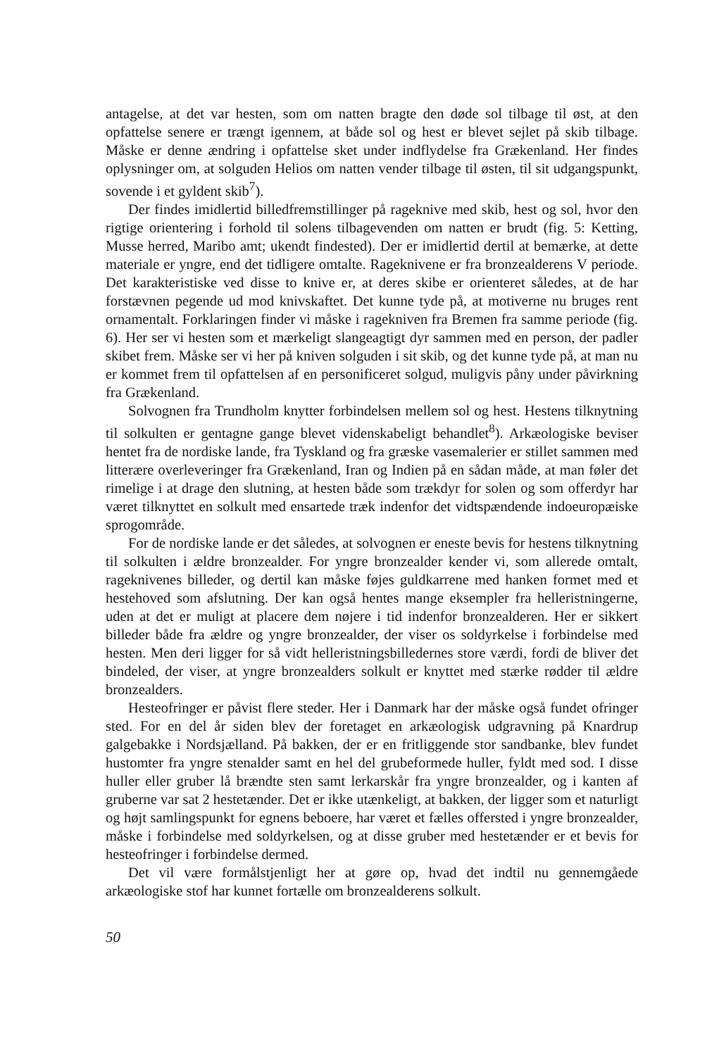antagelse, at det var hesten, som om natten bragte den døde sol tilbage til øst, at den opfattelse senere er trængt igennem, at både sol og hest er blevet sejlet på skib tilbage. Måske er denne ændring i opfattelse sket under indflydelse fra Grækenland. Her findes oplysninger om, at solguden Helios om natten vender tilbage til østen, til sit udgangspunkt, sovende i et gyldent skib<sup>7</sup>).
Der findes imidlertid billedfremstillinger på rageknive med skib, hest og sol, hvor den rigtige orientering i forhold til solens tilbagevenden om natten er brudt (fig. 5: Ketting, Musse herred, Maribo amt; ukendt findested). Der er imidlertid dertil at bemærke, at dette materiale er yngre, end det tidligere omtalte. Rageknivene er fra bronzealderens V periode. Det karakteristiske ved disse to knive er, at deres skibe er orienteret således, at de har forstævnen pegende ud mod knivskaftet. Det kunne tyde på, at motiverne nu bruges rent ornamentalt. Forklaringen finder vi måske i ragekniven fra Bremen fra samme periode (fig. 6). Her ser vi hesten som et mærkeligt slangeagtigt dyr sammen med en person, der padler skibet frem. Måske ser vi her på kniven solguden i sit skib, og det kunne tyde på, at man nu er kommet frem til opfattelsen af en personificeret solgud, muligvis påny under påvirkning fra Grækenland.
Solvognen fra Trundholm knytter forbindelsen mellem sol og hest. Hestens tilknytning til solkulten er gentagne gange blevet videnskabeligt behandlet<sup>8</sup>). Arkæologiske beviser hentet fra de nordiske lande, fra Tyskland og fra græske vasemalerier er stillet sammen med litterære overleveringer fra Grækenland, Iran og Indien på en sådan måde, at man føler det rimelige i at drage den slutning, at hesten både som trækdyr for solen og som offerdyr har været tilknyttet en solkult med ensartede træk indenfor det vidtspændende indoeuropæiske sprogområde.
For de nordiske lande er det således, at solvognen er eneste bevis for hestens tilknytning til solkulten i ældre bronzealder. For yngre bronzealder kender vi, som allerede omtalt, rageknivenes billeder, og dertil kan måske føjes guldkarrene med hanken formet med et hestehoved som afslutning. Der kan også hentes mange eksempler fra helleristningerne, uden at det er muligt at placere dem nøjere i tid indenfor bronzealderen. Her er sikkert billeder både fra ældre og yngre bronzealder, der viser os soldyrkelse i forbindelse med hesten. Men deri ligger for så vidt helleristningsbilledernes store værdi, fordi de bliver det bindeled, der viser, at yngre bronzealders solkult er knyttet med stærke rødder til ældre bronzealders.
Hesteofringer er påvist flere steder. Her i Danmark har der måske også fundet ofringer sted. For en del år siden blev der foretaget en arkæologisk udgravning på Knardrup galgebakke i Nordsjælland. På bakken, der er en fritliggende stor sandbanke, blev fundet hustomter fra yngre stenalder samt en hel del grubeformede huller, fyldt med sod. I disse huller eller gruber lå brændte sten samt lerkarskår fra yngre bronzealder, og i kanten af gruberne var sat 2 hestetænder. Det er ikke utænkeligt, at bakken, der ligger som et naturligt og højt samlingspunkt for egnens beboere, har været et fælles offersted i yngre bronzealder, måske i forbindelse med soldyrkelsen, og at disse gruber med hestetænder er et bevis for hesteofringer i forbindelse dermed.
Det vil være formålstjenligt her at gøre op, hvad det indtil nu gennemgåede arkæologiske stof har kunnet fortælle om bronzealderens solkult.
50